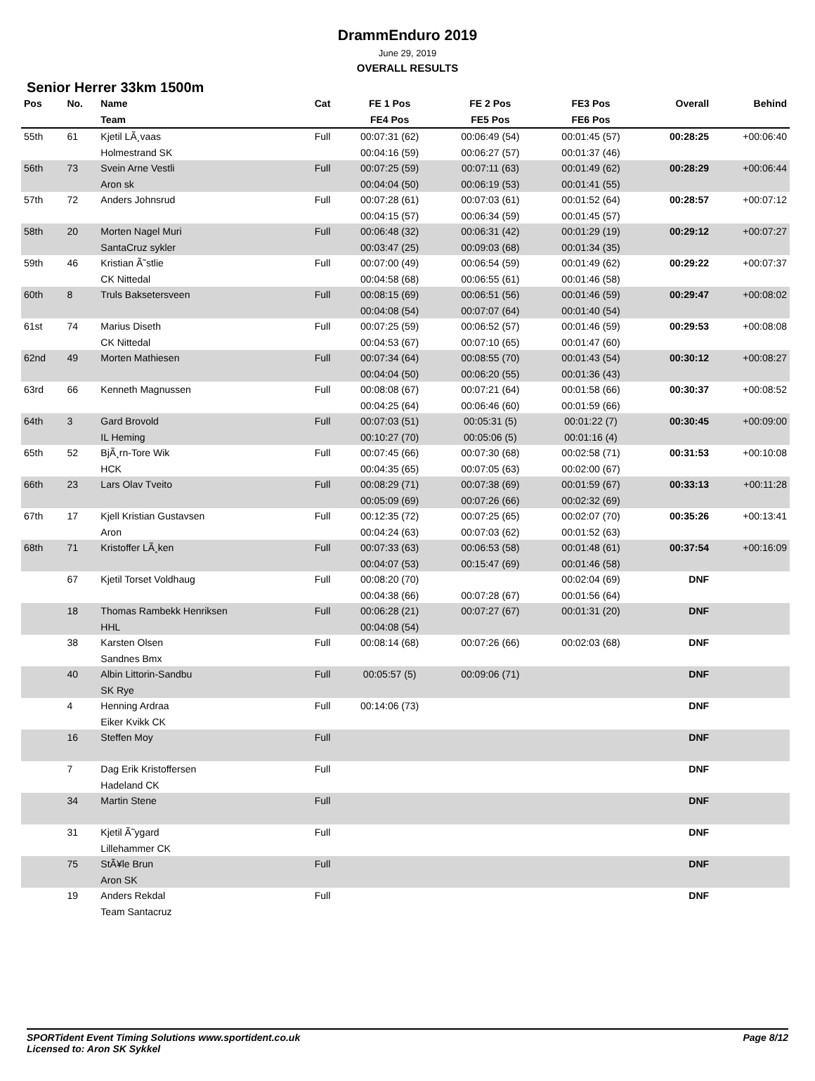DrammEnduro 2019
June 29, 2019
OVERALL RESULTS
Senior Herrer 33km 1500m
| Pos | No. | Name | Cat | FE 1 Pos | FE 2 Pos | FE3 Pos | Overall | Behind |
| --- | --- | --- | --- | --- | --- | --- | --- | --- |
| | | Team | | FE4 Pos | FE5 Pos | FE6 Pos | | |
| 55th | 61 | Kjetil LÃ¸vaas | Full | 00:07:31 (62) | 00:06:49 (54) | 00:01:45 (57) | 00:28:25 | +00:06:40 |
| | | Holmestrand SK | | 00:04:16 (59) | 00:06:27 (57) | 00:01:37 (46) | | |
| 56th | 73 | Svein Arne Vestli | Full | 00:07:25 (59) | 00:07:11 (63) | 00:01:49 (62) | 00:28:29 | +00:06:44 |
| | | Aron sk | | 00:04:04 (50) | 00:06:19 (53) | 00:01:41 (55) | | |
| 57th | 72 | Anders Johnsrud | Full | 00:07:28 (61) | 00:07:03 (61) | 00:01:52 (64) | 00:28:57 | +00:07:12 |
| | | | | 00:04:15 (57) | 00:06:34 (59) | 00:01:45 (57) | | |
| 58th | 20 | Morten Nagel Muri | Full | 00:06:48 (32) | 00:06:31 (42) | 00:01:29 (19) | 00:29:12 | +00:07:27 |
| | | SantaCruz sykler | | 00:03:47 (25) | 00:09:03 (68) | 00:01:34 (35) | | |
| 59th | 46 | Kristian Ã˜stlie | Full | 00:07:00 (49) | 00:06:54 (59) | 00:01:49 (62) | 00:29:22 | +00:07:37 |
| | | CK Nittedal | | 00:04:58 (68) | 00:06:55 (61) | 00:01:46 (58) | | |
| 60th | 8 | Truls Baksetersveen | Full | 00:08:15 (69) | 00:06:51 (56) | 00:01:46 (59) | 00:29:47 | +00:08:02 |
| | | | | 00:04:08 (54) | 00:07:07 (64) | 00:01:40 (54) | | |
| 61st | 74 | Marius Diseth | Full | 00:07:25 (59) | 00:06:52 (57) | 00:01:46 (59) | 00:29:53 | +00:08:08 |
| | | CK Nittedal | | 00:04:53 (67) | 00:07:10 (65) | 00:01:47 (60) | | |
| 62nd | 49 | Morten Mathiesen | Full | 00:07:34 (64) | 00:08:55 (70) | 00:01:43 (54) | 00:30:12 | +00:08:27 |
| | | | | 00:04:04 (50) | 00:06:20 (55) | 00:01:36 (43) | | |
| 63rd | 66 | Kenneth Magnussen | Full | 00:08:08 (67) | 00:07:21 (64) | 00:01:58 (66) | 00:30:37 | +00:08:52 |
| | | | | 00:04:25 (64) | 00:06:46 (60) | 00:01:59 (66) | | |
| 64th | 3 | Gard Brovold | Full | 00:07:03 (51) | 00:05:31 (5) | 00:01:22 (7) | 00:30:45 | +00:09:00 |
| | | IL Heming | | 00:10:27 (70) | 00:05:06 (5) | 00:01:16 (4) | | |
| 65th | 52 | BjÃ¸rn-Tore Wik | Full | 00:07:45 (66) | 00:07:30 (68) | 00:02:58 (71) | 00:31:53 | +00:10:08 |
| | | HCK | | 00:04:35 (65) | 00:07:05 (63) | 00:02:00 (67) | | |
| 66th | 23 | Lars Olav Tveito | Full | 00:08:29 (71) | 00:07:38 (69) | 00:01:59 (67) | 00:33:13 | +00:11:28 |
| | | | | 00:05:09 (69) | 00:07:26 (66) | 00:02:32 (69) | | |
| 67th | 17 | Kjell Kristian Gustavsen | Full | 00:12:35 (72) | 00:07:25 (65) | 00:02:07 (70) | 00:35:26 | +00:13:41 |
| | | Aron | | 00:04:24 (63) | 00:07:03 (62) | 00:01:52 (63) | | |
| 68th | 71 | Kristoffer LÃ¸ken | Full | 00:07:33 (63) | 00:06:53 (58) | 00:01:48 (61) | 00:37:54 | +00:16:09 |
| | | | | 00:04:07 (53) | 00:15:47 (69) | 00:01:46 (58) | | |
| | 67 | Kjetil Torset Voldhaug | Full | 00:08:20 (70) | | 00:02:04 (69) | DNF | |
| | | | | 00:04:38 (66) | 00:07:28 (67) | 00:01:56 (64) | | |
| | 18 | Thomas Rambekk Henriksen | Full | 00:06:28 (21) | 00:07:27 (67) | 00:01:31 (20) | DNF | |
| | | HHL | | 00:04:08 (54) | | | | |
| | 38 | Karsten Olsen | Full | 00:08:14 (68) | 00:07:26 (66) | 00:02:03 (68) | DNF | |
| | | Sandnes Bmx | | | | | | |
| | 40 | Albin Littorin-Sandbu | Full | 00:05:57 (5) | 00:09:06 (71) | | DNF | |
| | | SK Rye | | | | | | |
| | 4 | Henning Ardraa | Full | 00:14:06 (73) | | | DNF | |
| | | Eiker Kvikk CK | | | | | | |
| | 16 | Steffen Moy | Full | | | | DNF | |
| | 7 | Dag Erik Kristoffersen | Full | | | | DNF | |
| | | Hadeland CK | | | | | | |
| | 34 | Martin Stene | Full | | | | DNF | |
| | 31 | Kjetil Ã˜ygard | Full | | | | DNF | |
| | | Lillehammer CK | | | | | | |
| | 75 | StÃ¥le Brun | Full | | | | DNF | |
| | | Aron SK | | | | | | |
| | 19 | Anders Rekdal | Full | | | | DNF | |
| | | Team Santacruz | | | | | | |
SPORTident Event Timing Solutions www.sportident.co.uk
Licensed to: Aron SK Sykkel
Page 8/12